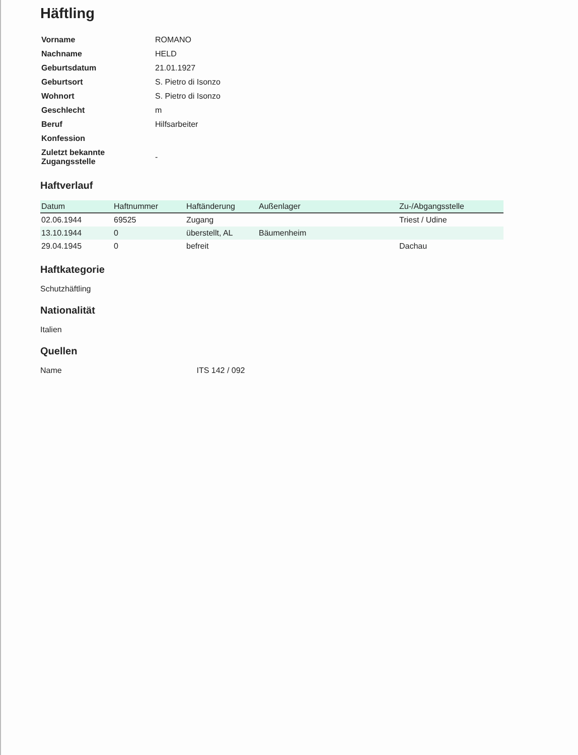Häftling
| Vorname | ROMANO |
| Nachname | HELD |
| Geburtsdatum | 21.01.1927 |
| Geburtsort | S. Pietro di Isonzo |
| Wohnort | S. Pietro di Isonzo |
| Geschlecht | m |
| Beruf | Hilfsarbeiter |
| Konfession | |
| Zuletzt bekannte Zugangsstelle | - |
Haftverlauf
| Datum | Haftnummer | Haftänderung | Außenlager | Zu-/Abgangsstelle |
| --- | --- | --- | --- | --- |
| 02.06.1944 | 69525 | Zugang | | Triest / Udine |
| 13.10.1944 | 0 | überstellt, AL | Bäumenheim | |
| 29.04.1945 | 0 | befreit | | Dachau |
Haftkategorie
Schutzhäftling
Nationalität
Italien
Quellen
Name ITS 142 / 092